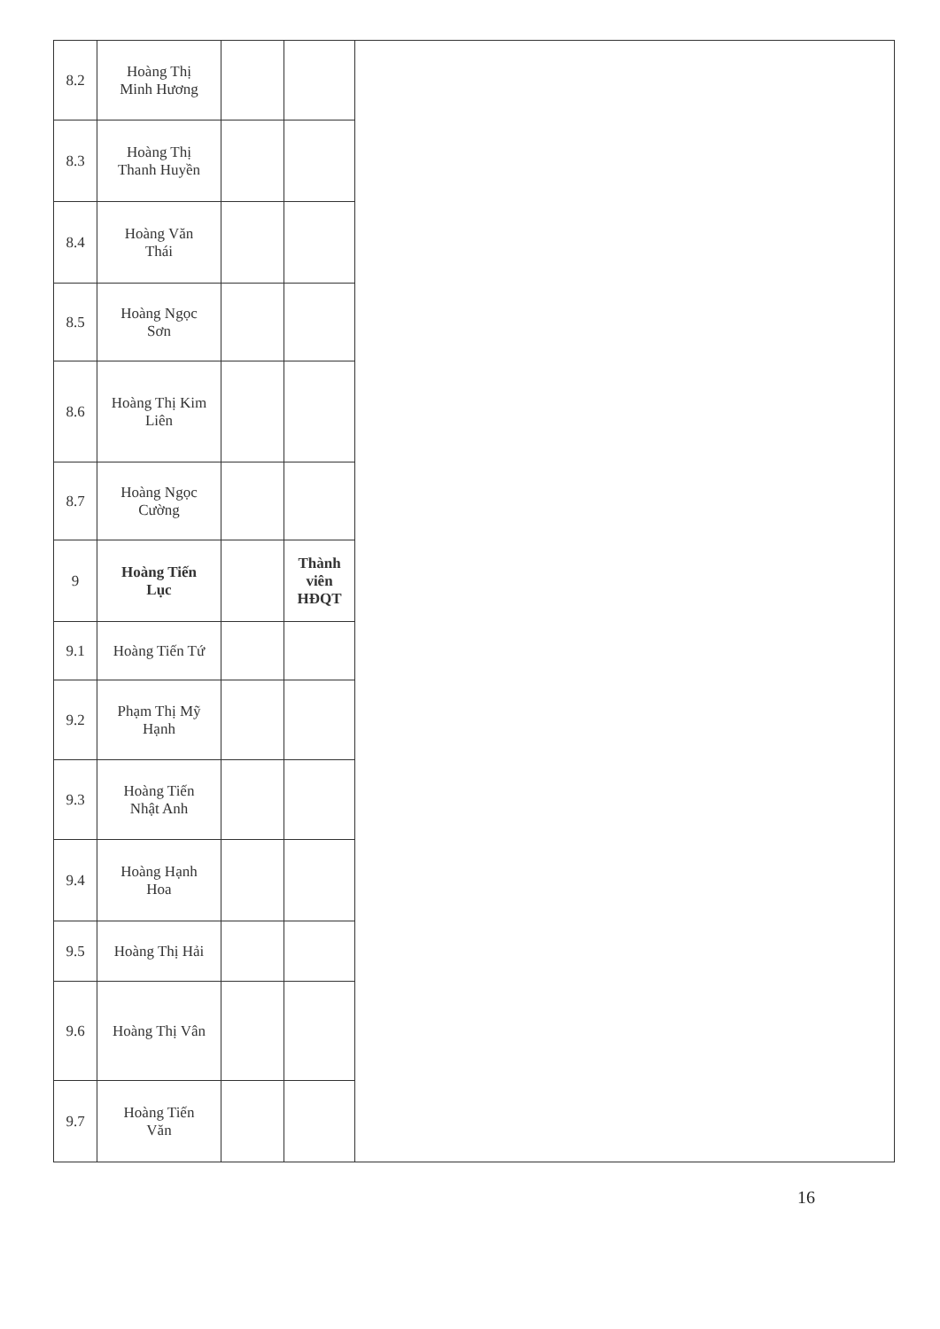| 8.2 | Hoàng Thị Minh Hương | | | |
| 8.3 | Hoàng Thị Thanh Huyền | | | |
| 8.4 | Hoàng Văn Thái | | | |
| 8.5 | Hoàng Ngọc Sơn | | | |
| 8.6 | Hoàng Thị Kim Liên | | | |
| 8.7 | Hoàng Ngọc Cường | | | |
| 9 | Hoàng Tiến Lục | | Thành viên HĐQT | |
| 9.1 | Hoàng Tiến Tứ | | | |
| 9.2 | Phạm Thị Mỹ Hạnh | | | |
| 9.3 | Hoàng Tiến Nhật Anh | | | |
| 9.4 | Hoàng Hạnh Hoa | | | |
| 9.5 | Hoàng Thị Hải | | | |
| 9.6 | Hoàng Thị Vân | | | |
| 9.7 | Hoàng Tiến Văn | | | |
16